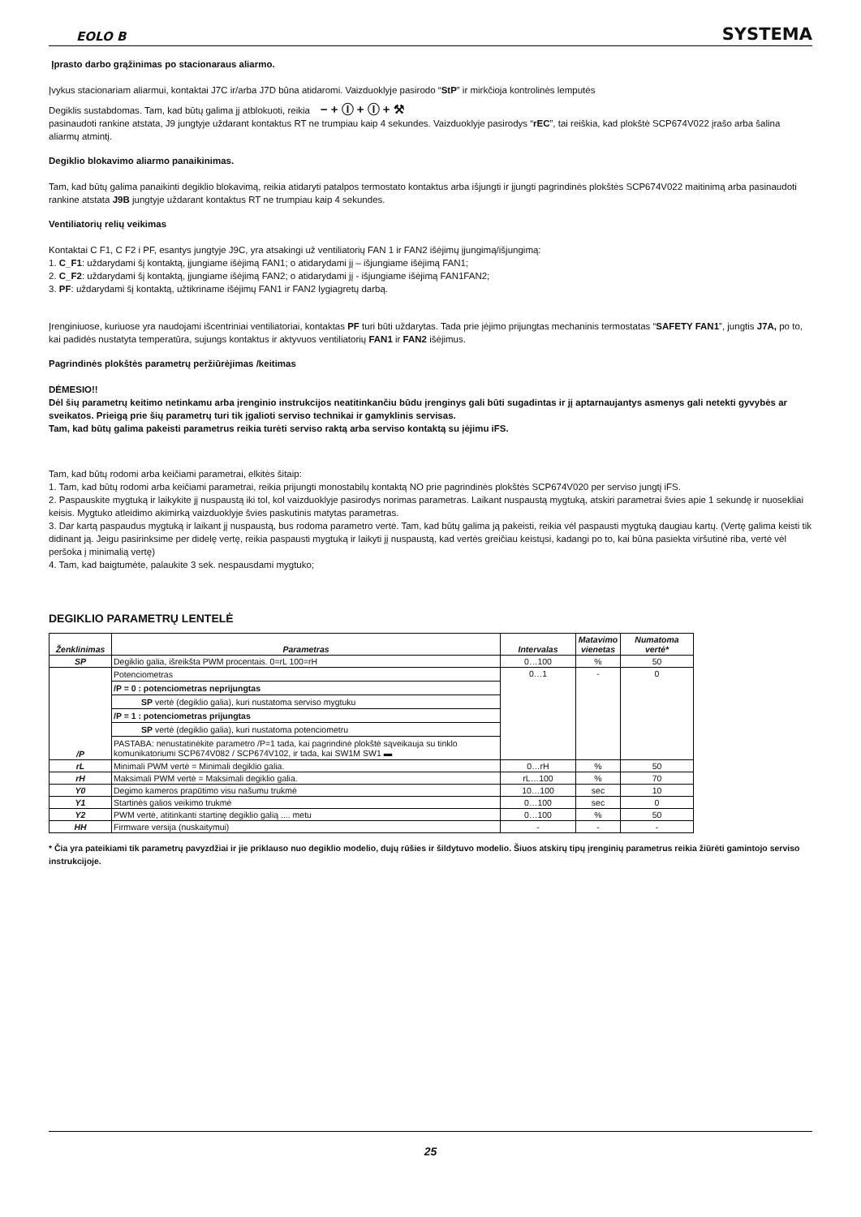EOLO B SYSTEMA
Įprasto darbo grąžinimas po stacionaraus aliarmo.
Įvykus stacionariam aliarmui, kontaktai J7C ir/arba J7D būna atidaromi. Vaizduoklyje pasirodo “StP” ir mirkčioja kontrolinės lemputės
Degiklis sustabdomas. Tam, kad būtų galima jį atblokuoti, reikia − + Ⓘ + Ⓘ + ⚒
pasinaudoti rankine atstata, J9 jungtyje uždarant kontaktus RT ne trumpiau kaip 4 sekundes. Vaizduoklyje pasirodys “rEC”, tai reiškia, kad plokštė SCP674V022 įrašo arba šalina aliarmų atmintį.
Degiklio blokavimo aliarmo panaikinimas.
Tam, kad būtų galima panaikinti degiklio blokavimą, reikia atidaryti patalpos termostato kontaktus arba išjungti ir įjungti pagrindinės plokštės SCP674V022 maitinimą arba pasinaudoti rankine atstata J9B jungtyje uždarant kontaktus RT ne trumpiau kaip 4 sekundes.
Ventiliatorių relių veikimas
Kontaktai C F1, C F2 i PF, esantys jungtyje J9C, yra atsakingi už ventiliatorių FAN 1 ir FAN2 išėjimų įjungimą/išjungimą:
1. C_F1: uždarydami šį kontaktą, įjungiame išėjimą FAN1; o atidarydami jį – išjungiame išėjimą FAN1;
2. C_F2: uždarydami šį kontaktą, įjungiame išėjimą FAN2; o atidarydami jį - išjungiame išėjimą FAN1FAN2;
3. PF: uždarydami šį kontaktą, užtikriname išėjimų FAN1 ir FAN2 lygiagretų darbą.
Įrenginiuose, kuriuose yra naudojami išcentriniai ventiliatoriai, kontaktas PF turi būti uždarytas. Tada prie įėjimo prijungtas mechaninis termostatas “SAFETY FAN1”, jungtis J7A, po to, kai padidės nustatyta temperatūra, sujungs kontaktus ir aktyvuos ventiliatorių FAN1 ir FAN2 išėjimus.
Pagrindinės plokštės parametrų peržiūrėjimas /keitimas
DĖMESIO!!
Dėl šių parametrų keitimo netinkamu arba įrenginio instrukcijos neatitinkančiu būdu įrenginys gali būti sugadintas ir jį aptarnaujantys asmenys gali netekti gyvybės ar sveikatos. Prieigą prie šių parametrų turi tik įgalioti serviso technikai ir gamyklinis servisas.
Tam, kad būtų galima pakeisti parametrus reikia turėti serviso raktą arba serviso kontaktą su įėjimu iFS.
Tam, kad būtų rodomi arba keičiami parametrai, elkitės šitaip:
1. Tam, kad būtų rodomi arba keičiami parametrai, reikia prijungti monostabilų kontaktą NO prie pagrindinės plokštės SCP674V020 per serviso jungtį iFS.
2. Paspauskite mygtuką ir laikykite jį nuspaustą iki tol, kol vaizduoklyje pasirodys norimas parametras. Laikant nuspaustą mygtuką, atskiri parametrai švies apie 1 sekundę ir nuosekliai keisis. Mygtuko atleidimo akimirką vaizduoklyje švies paskutinis matytas parametras.
3. Dar kartą paspaudus mygtuką ir laikant jį nuspaustą, bus rodoma parametro vertė. Tam, kad būtų galima ją pakeisti, reikia vėl paspausti mygtuką daugiau kartų. (Vertę galima keisti tik didinant ją. Jeigu pasirinksime per didelę vertę, reikia paspausti mygtuką ir laikyti jį nuspaustą, kad vertės greičiau keistųsi, kadangi po to, kai būna pasiekta viršutinė riba, vertė vėl peršoka į minimalią vertę)
4. Tam, kad baigtumėte, palaukite 3 sek. nespausdami mygtuko;
DEGIKLIO PARAMETRŲ LENTELĖ
| Ženklinimas | Parametras | Intervalas | Matavimo vienetas | Numatoma vertė* |
| --- | --- | --- | --- | --- |
| SP | Degiklio galia, išreikšta PWM procentais. 0=rL 100=rH | 0…100 | % | 50 |
| /P | Potenciometras /P = 0 : potenciometras neprijungtas SP vertė (degiklio galia), kuri nustatoma serviso mygtuku /P = 1 : potenciometras prijungtas SP vertė (degiklio galia), kuri nustatoma potenciometru PASTABA: nenustatinėkite parametro /P=1 tada, kai pagrindinė plokštė sąveikauja su tinklo komunikatoriumi SCP674V082 / SCP674V102, ir tada, kai SW1M SW1 ▬ | 0…1 | - | 0 |
| rL | Minimali PWM vertė = Minimali degiklio galia. | 0…rH | % | 50 |
| rH | Maksimali PWM vertė = Maksimali degiklio galia. | rL…100 | % | 70 |
| Y0 | Degimo kameros prapūtimo visu našumu trukmė | 10…100 | sec | 10 |
| Y1 | Startinės galios veikimo trukmė | 0…100 | sec | 0 |
| Y2 | PWM vertė, atitinkanti startinę degiklio galią .... metu | 0…100 | % | 50 |
| HH | Firmware versija (nuskaitymui) | - | - | - |
* Čia yra pateikiami tik parametrų pavyzdžiai ir jie priklauso nuo degiklio modelio, dujų rūšies ir šildytuvo modelio. Šiuos atskirų tipų įrenginių parametrus reikia žiūrėti gamintojo serviso instrukcijoje.
25